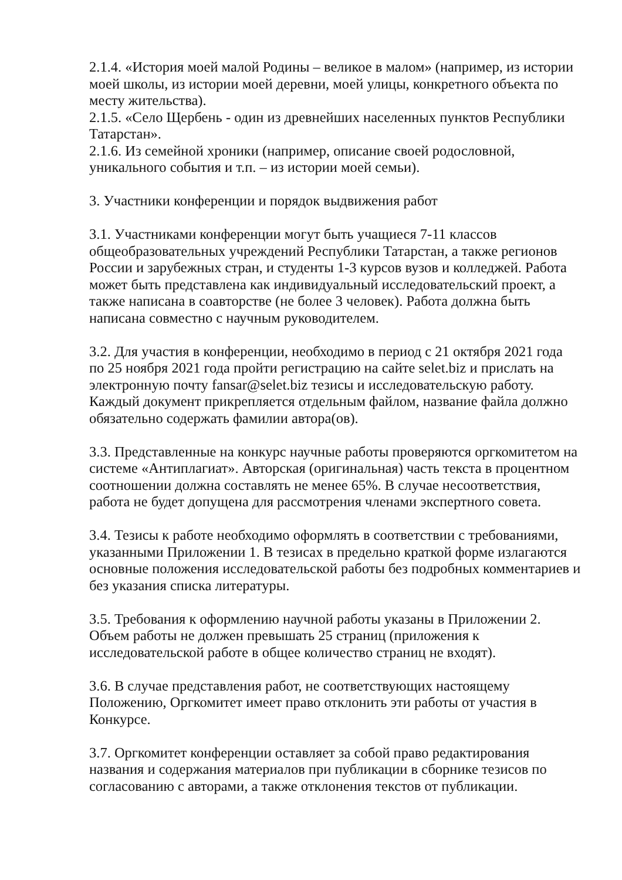2.1.4. «История моей малой Родины – великое в малом» (например, из истории моей школы, из истории моей деревни, моей улицы, конкретного объекта по месту жительства).
2.1.5. «Село Щербень - один из древнейших населенных пунктов Республики Татарстан».
2.1.6. Из семейной хроники (например, описание своей родословной, уникального события и т.п. – из истории моей семьи).
3. Участники конференции и порядок выдвижения работ
3.1. Участниками конференции могут быть учащиеся 7-11 классов общеобразовательных учреждений Республики Татарстан, а также регионов России и зарубежных стран, и студенты 1-3 курсов вузов и колледжей. Работа может быть представлена как индивидуальный исследовательский проект, а также написана в соавторстве (не более 3 человек). Работа должна быть написана совместно с научным руководителем.
3.2. Для участия в конференции, необходимо в период с 21 октября 2021 года по 25 ноября 2021 года пройти регистрацию на сайте selet.biz и прислать на электронную почту fansar@selet.biz тезисы и исследовательскую работу. Каждый документ прикрепляется отдельным файлом, название файла должно обязательно содержать фамилии автора(ов).
3.3. Представленные на конкурс научные работы проверяются оргкомитетом на системе «Антиплагиат». Авторская (оригинальная) часть текста в процентном соотношении должна составлять не менее 65%. В случае несоответствия, работа не будет допущена для рассмотрения членами экспертного совета.
3.4. Тезисы к работе необходимо оформлять в соответствии с требованиями, указанными Приложении 1. В тезисах в предельно краткой форме излагаются основные положения исследовательской работы без подробных комментариев и без указания списка литературы.
3.5. Требования к оформлению научной работы указаны в Приложении 2. Объем работы не должен превышать 25 страниц (приложения к исследовательской работе в общее количество страниц не входят).
3.6. В случае представления работ, не соответствующих настоящему Положению, Оргкомитет имеет право отклонить эти работы от участия в Конкурсе.
3.7. Оргкомитет конференции оставляет за собой право редактирования названия и содержания материалов при публикации в сборнике тезисов по согласованию с авторами, а также отклонения текстов от публикации.